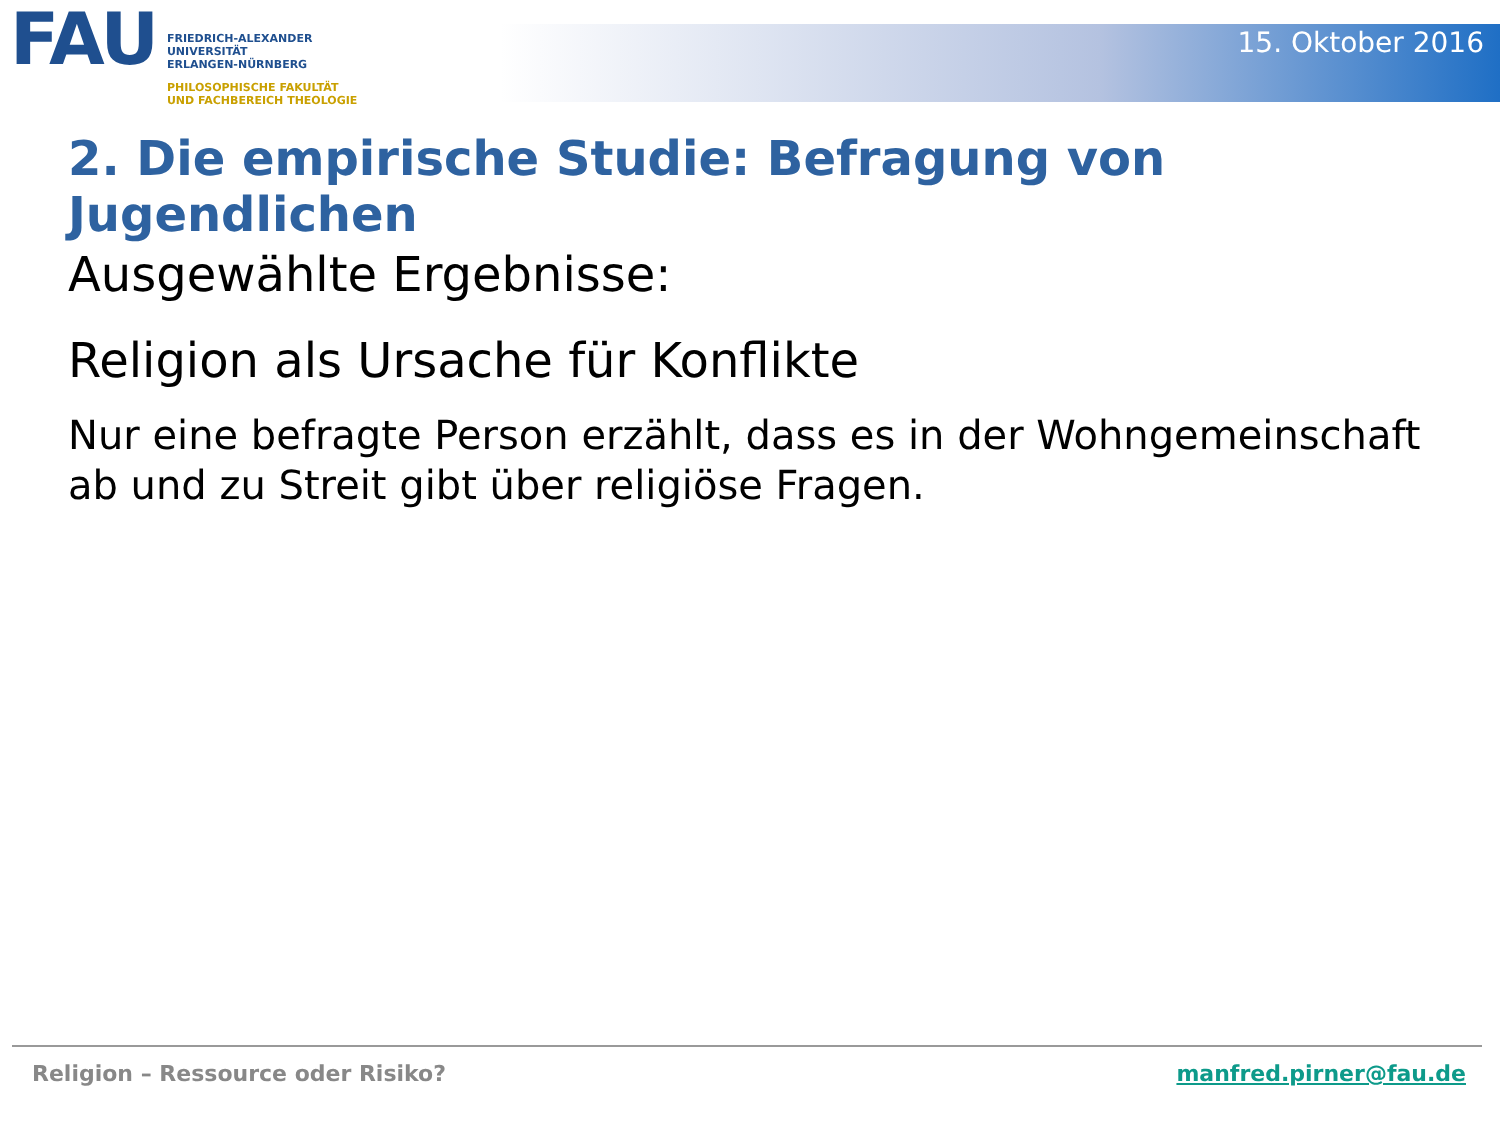FAU
FRIEDRICH-ALEXANDER
UNIVERSITÄT
ERLANGEN-NÜRNBERG
PHILOSOPHISCHE FAKULTÄT
UND FACHBEREICH THEOLOGIE
15. Oktober 2016
2. Die empirische Studie: Befragung von Jugendlichen
Ausgewählte Ergebnisse:
Religion als Ursache für Konflikte
Nur eine befragte Person erzählt, dass es in der Wohngemeinschaft ab und zu Streit gibt über religiöse Fragen.
Religion – Ressource oder Risiko? manfred.pirner@fau.de